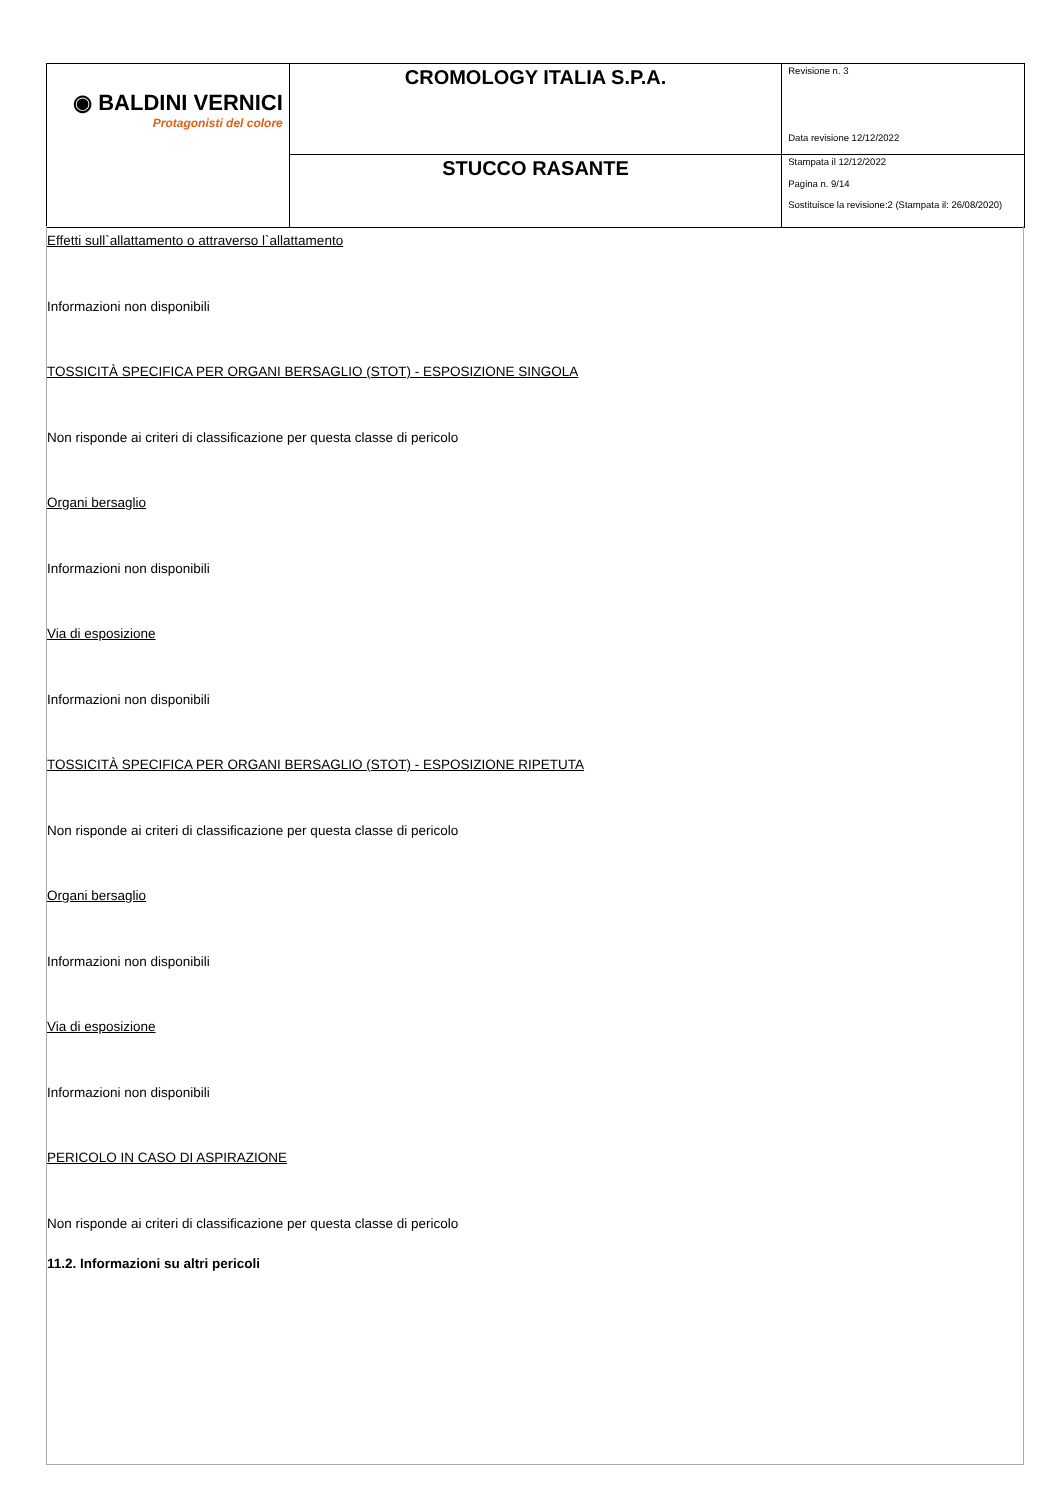| ◉ BALDINI VERNICI Protagonisti del colore | CROMOLOGY ITALIA S.P.A. | Revisione n. 3 Data revisione 12/12/2022 |
| | STUCCO RASANTE | Stampata il 12/12/2022 Pagina n. 9/14 Sostituisce la revisione:2 (Stampata il: 26/08/2020) |
Effetti sull`allattamento o attraverso l`allattamento
Informazioni non disponibili
TOSSICITÀ SPECIFICA PER ORGANI BERSAGLIO (STOT) - ESPOSIZIONE SINGOLA
Non risponde ai criteri di classificazione per questa classe di pericolo
Organi bersaglio
Informazioni non disponibili
Via di esposizione
Informazioni non disponibili
TOSSICITÀ SPECIFICA PER ORGANI BERSAGLIO (STOT) - ESPOSIZIONE RIPETUTA
Non risponde ai criteri di classificazione per questa classe di pericolo
Organi bersaglio
Informazioni non disponibili
Via di esposizione
Informazioni non disponibili
PERICOLO IN CASO DI ASPIRAZIONE
Non risponde ai criteri di classificazione per questa classe di pericolo
11.2. Informazioni su altri pericoli